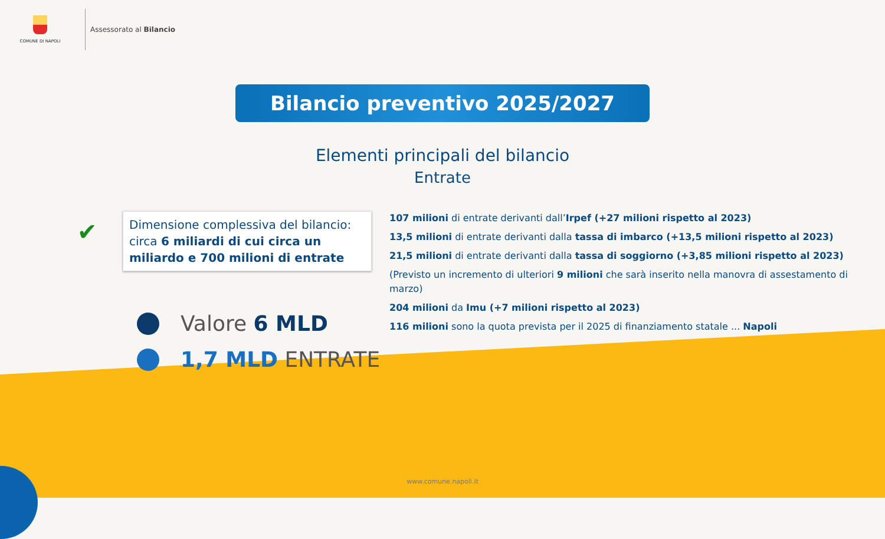COMUNE DI NAPOLI
Assessorato al Bilancio
Bilancio preventivo 2025/2027
Elementi principali del bilancio
Entrate
✔
Dimensione complessiva del bilancio: circa 6 miliardi di cui circa un miliardo e 700 milioni di entrate
Valore 6 MLD
1,7 MLD ENTRATE
107 milioni di entrate derivanti dall’Irpef (+27 milioni rispetto al 2023)
13,5 milioni di entrate derivanti dalla tassa di imbarco (+13,5 milioni rispetto al 2023)
21,5 milioni di entrate derivanti dalla tassa di soggiorno (+3,85 milioni rispetto al 2023)
(Previsto un incremento di ulteriori 9 milioni che sarà inserito nella manovra di assestamento di marzo)
204 milioni da Imu (+7 milioni rispetto al 2023)
116 milioni sono la quota prevista per il 2025 di finanziamento statale ... Napoli
www.comune.napoli.it